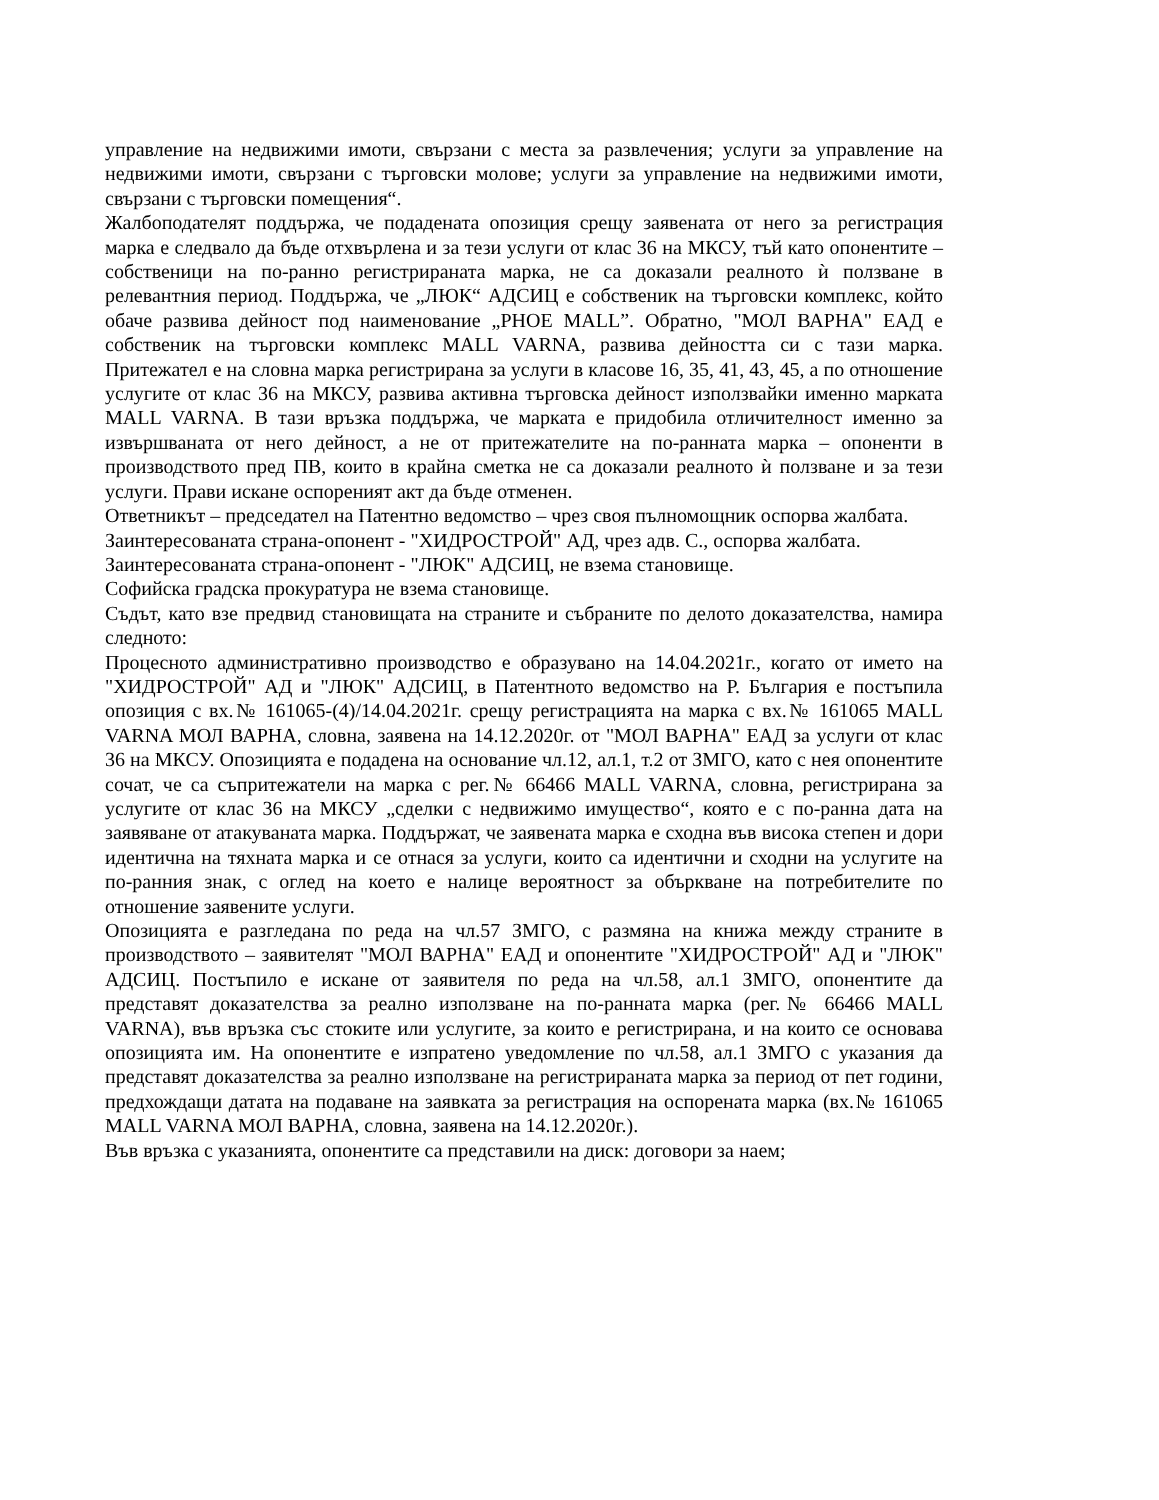управление на недвижими имоти, свързани с места за развлечения; услуги за управление на недвижими имоти, свързани с търговски молове; услуги за управление на недвижими имоти, свързани с търговски помещения“.
Жалбоподателят поддържа, че подадената опозиция срещу заявената от него за регистрация марка е следвало да бъде отхвърлена и за тези услуги от клас 36 на МКСУ, тъй като опонентите – собственици на по-ранно регистрираната марка, не са доказали реалното ѝ ползване в релевантния период. Поддържа, че „ЛЮК“ АДСИЦ е собственик на търговски комплекс, който обаче развива дейност под наименование „PHOE MALL”. Обратно, "МОЛ ВАРНА" ЕАД е собственик на търговски комплекс MALL VARNA, развива дейността си с тази марка. Притежател е на словна марка регистрирана за услуги в класове 16, 35, 41, 43, 45, а по отношение услугите от клас 36 на МКСУ, развива активна търговска дейност използвайки именно марката MALL VARNA. В тази връзка поддържа, че марката е придобила отличителност именно за извършваната от него дейност, а не от притежателите на по-ранната марка – опоненти в производството пред ПВ, които в крайна сметка не са доказали реалното ѝ ползване и за тези услуги. Прави искане оспореният акт да бъде отменен.
Ответникът – председател на Патентно ведомство – чрез своя пълномощник оспорва жалбата.
Заинтересованата страна-опонент - "ХИДРОСТРОЙ" АД, чрез адв. С., оспорва жалбата.
Заинтересованата страна-опонент - "ЛЮК" АДСИЦ, не взема становище.
Софийска градска прокуратура не взема становище.
Съдът, като взе предвид становищата на страните и събраните по делото доказателства, намира следното:
Процесното административно производство е образувано на 14.04.2021г., когато от името на "ХИДРОСТРОЙ" АД и "ЛЮК" АДСИЦ, в Патентното ведомство на Р. България е постъпила опозиция с вх.№ 161065-(4)/14.04.2021г. срещу регистрацията на марка с вх.№ 161065 MALL VARNA МОЛ ВАРНА, словна, заявена на 14.12.2020г. от "МОЛ ВАРНА" ЕАД за услуги от клас 36 на МКСУ. Опозицията е подадена на основание чл.12, ал.1, т.2 от ЗМГО, като с нея опонентите сочат, че са съпритежатели на марка с рег.№ 66466 MALL VARNA, словна, регистрирана за услугите от клас 36 на МКСУ „сделки с недвижимо имущество“, която е с по-ранна дата на заявяване от атакуваната марка. Поддържат, че заявената марка е сходна във висока степен и дори идентична на тяхната марка и се отнася за услуги, които са идентични и сходни на услугите на по-ранния знак, с оглед на което е налице вероятност за объркване на потребителите по отношение заявените услуги.
Опозицията е разгледана по реда на чл.57 ЗМГО, с размяна на книжа между страните в производството – заявителят "МОЛ ВАРНА" ЕАД и опонентите "ХИДРОСТРОЙ" АД и "ЛЮК" АДСИЦ. Постъпило е искане от заявителя по реда на чл.58, ал.1 ЗМГО, опонентите да представят доказателства за реално използване на по-ранната марка (рег.№ 66466 MALL VARNA), във връзка със стоките или услугите, за които е регистрирана, и на които се основава опозицията им. На опонентите е изпратено уведомление по чл.58, ал.1 ЗМГО с указания да представят доказателства за реално използване на регистрираната марка за период от пет години, предхождащи датата на подаване на заявката за регистрация на оспорената марка (вх.№ 161065 MALL VARNA МОЛ ВАРНА, словна, заявена на 14.12.2020г.).
Във връзка с указанията, опонентите са представили на диск: договори за наем;